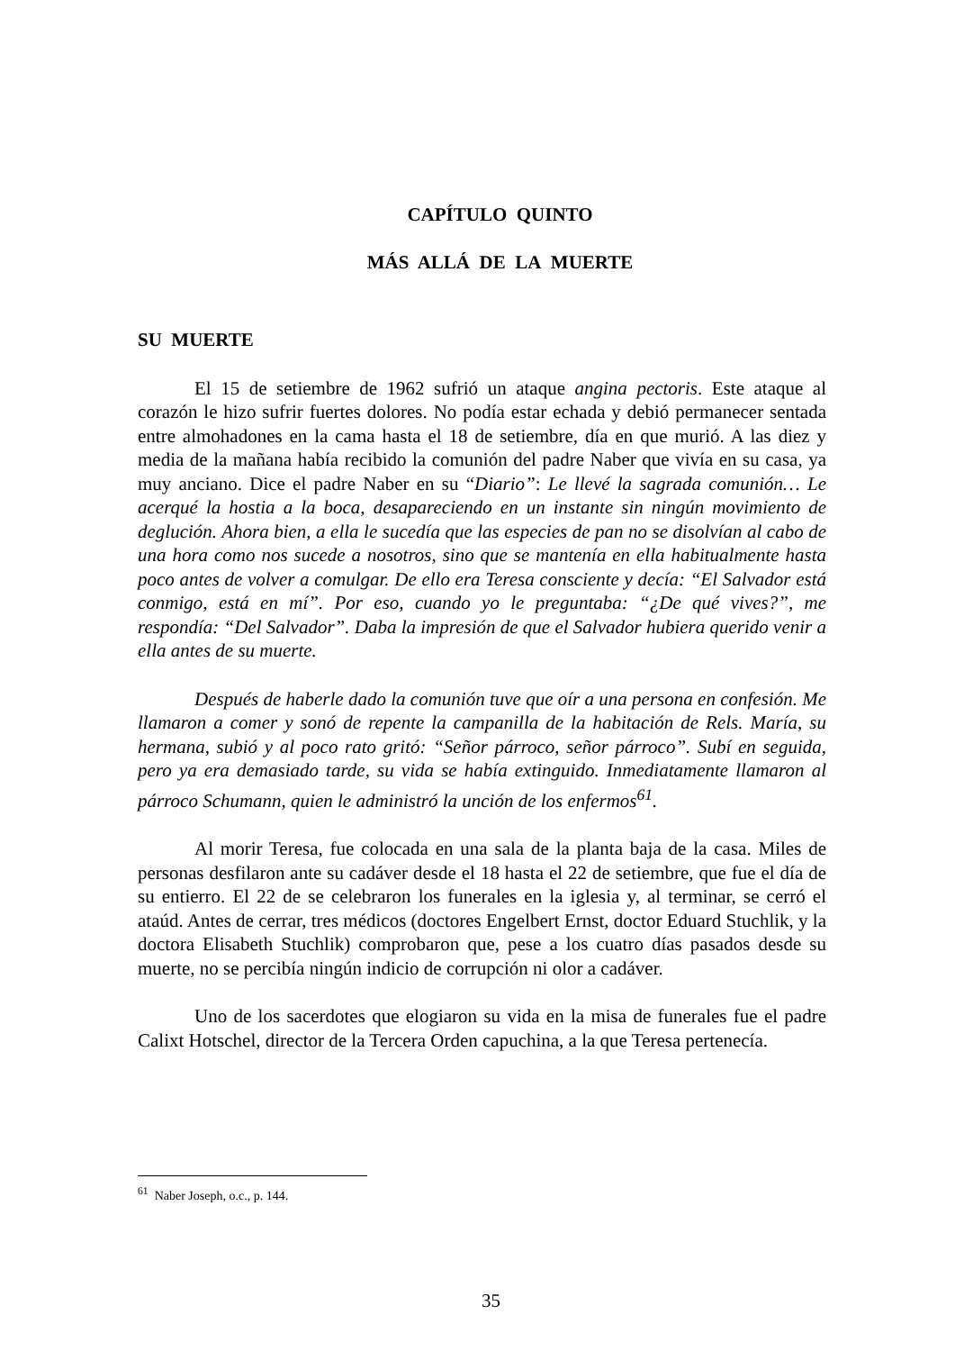CAPÍTULO QUINTO
MÁS ALLÁ DE LA MUERTE
SU MUERTE
El 15 de setiembre de 1962 sufrió un ataque angina pectoris. Este ataque al corazón le hizo sufrir fuertes dolores. No podía estar echada y debió permanecer sentada entre almohadones en la cama hasta el 18 de setiembre, día en que murió. A las diez y media de la mañana había recibido la comunión del padre Naber que vivía en su casa, ya muy anciano. Dice el padre Naber en su “Diario”: Le llevé la sagrada comunión… Le acerqué la hostia a la boca, desapareciendo en un instante sin ningún movimiento de deglución. Ahora bien, a ella le sucedía que las especies de pan no se disolvían al cabo de una hora como nos sucede a nosotros, sino que se mantenía en ella habitualmente hasta poco antes de volver a comulgar. De ello era Teresa consciente y decía: “El Salvador está conmigo, está en mí”. Por eso, cuando yo le preguntaba: “¿De qué vives?”, me respondía: “Del Salvador”. Daba la impresión de que el Salvador hubiera querido venir a ella antes de su muerte.
Después de haberle dado la comunión tuve que oír a una persona en confesión. Me llamaron a comer y sonó de repente la campanilla de la habitación de Rels. María, su hermana, subió y al poco rato gritó: “Señor párroco, señor párroco”. Subí en seguida, pero ya era demasiado tarde, su vida se había extinguido. Inmediatamente llamaron al párroco Schumann, quien le administró la unción de los enfermos<sup>61</sup>.
Al morir Teresa, fue colocada en una sala de la planta baja de la casa. Miles de personas desfilaron ante su cadáver desde el 18 hasta el 22 de setiembre, que fue el día de su entierro. El 22 de se celebraron los funerales en la iglesia y, al terminar, se cerró el ataúd. Antes de cerrar, tres médicos (doctores Engelbert Ernst, doctor Eduard Stuchlik, y la doctora Elisabeth Stuchlik) comprobaron que, pese a los cuatro días pasados desde su muerte, no se percibía ningún indicio de corrupción ni olor a cadáver.
Uno de los sacerdotes que elogiaron su vida en la misa de funerales fue el padre Calixt Hotschel, director de la Tercera Orden capuchina, a la que Teresa pertenecía.
<sup>61</sup> Naber Joseph, o.c., p. 144.
35